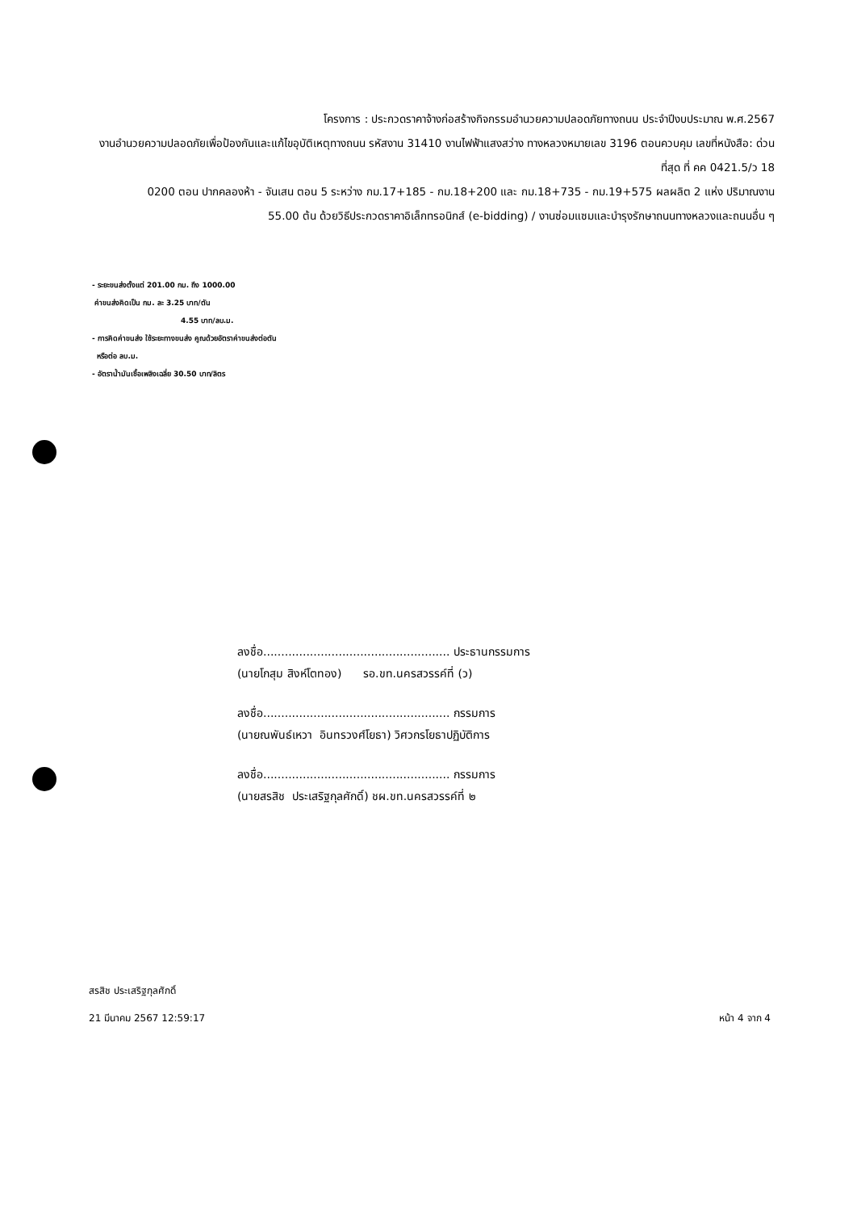โครงการ : ประกวดราคาจ้างก่อสร้างกิจกรรมอำนวยความปลอดภัยทางถนน ประจำปีงบประมาณ พ.ศ.2567
งานอำนวยความปลอดภัยเพื่อป้องกันและแก้ไขอุบัติเหตุทางถนน รหัสงาน 31410 งานไฟฟ้าแสงสว่าง ทางหลวงหมายเลข 3196 ตอนควบคุม เลขที่หนังสือ: ด่วนที่สุด ที่ คค 0421.5/ว 18
0200 ตอน ปากคลองห้า - จันเสน ตอน 5 ระหว่าง กม.17+185 - กม.18+200 และ กม.18+735 - กม.19+575 ผลผลิต 2 แห่ง ปริมาณงาน
55.00 ต้น ด้วยวิธีประกวดราคาอิเล็กทรอนิกส์ (e-bidding) / งานซ่อมแซมและบำรุงรักษาถนนทางหลวงและถนนอื่น ๆ
- ระยะขนส่งตั้งแต่ 201.00 กม. ถึง 1000.00
ค่าขนส่งคิดเป็น กม. ละ 3.25 บาท/ตัน
4.55 บาท/ลบ.ม.
- การคิดค่าขนส่ง ใช้ระยะทางขนส่ง คูณด้วยอัตราค่าขนส่งต่อตัน
หรือต่อ ลบ.ม.
- อัตราน้ำมันเชื้อเพลิงเฉลี่ย 30.50 บาท/ลิตร
ลงชื่อ.................................................... ประธานกรรมการ
(นายโกสุม สิงห์โตทอง) รอ.ขท.นครสวรรค์ที่ (ว)
ลงชื่อ.................................................... กรรมการ
(นายณพันธ์เหวา อินทรวงศ์โยธา) วิศวกรโยธาปฏิบัติการ
ลงชื่อ.................................................... กรรมการ
(นายสรสิช ประเสริฐกุลศักดิ์) ชผ.ขท.นครสวรรค์ที่ ๒
สรสิช ประเสริฐกุลศักดิ์
21 มีนาคม 2567 12:59:17
หน้า 4 จาก 4